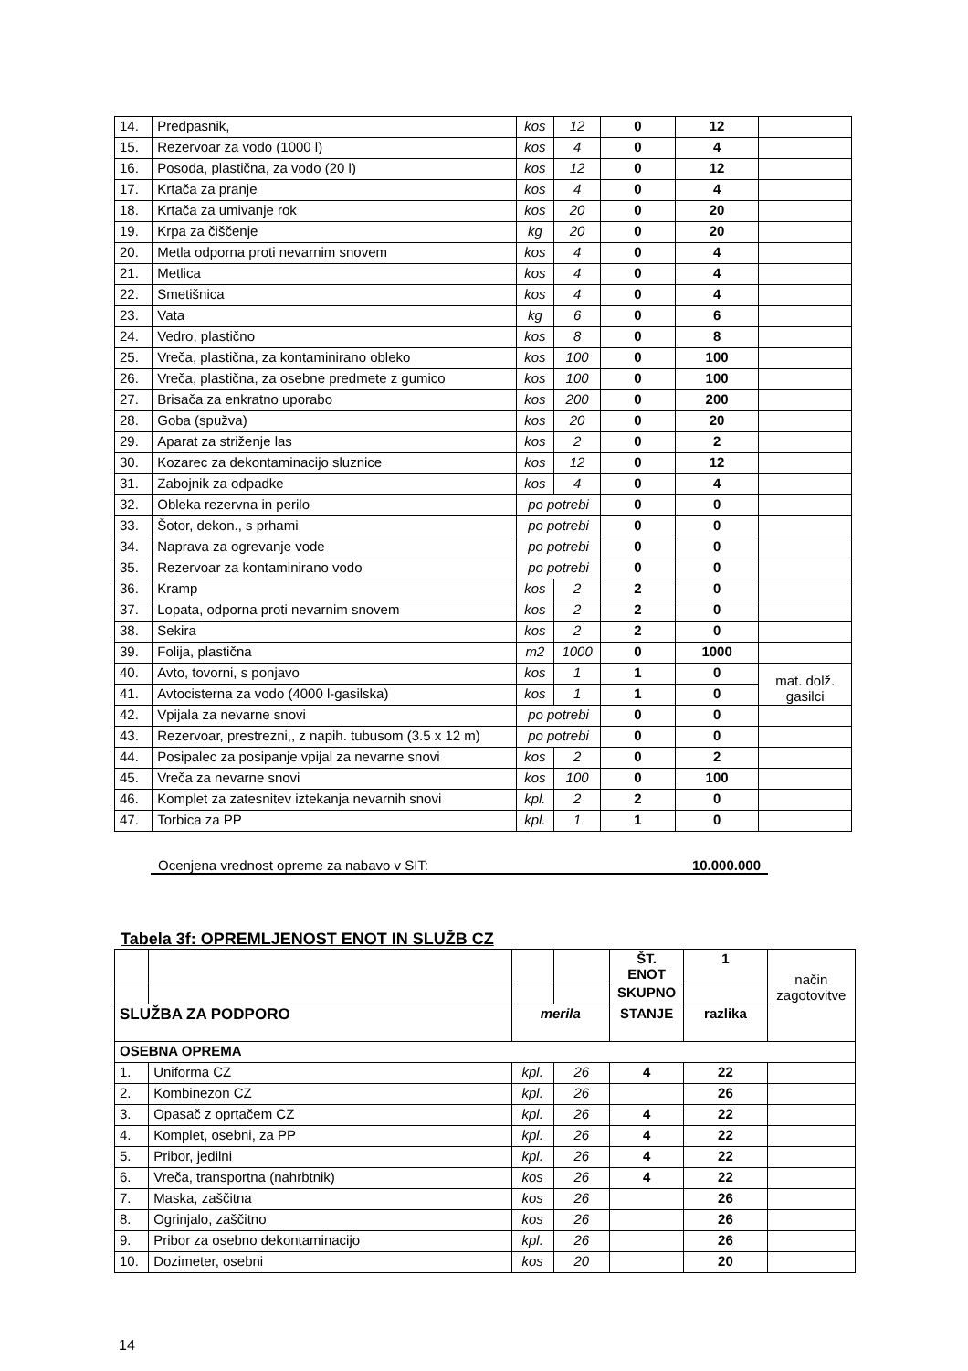| 14. | Predpasnik, | kos | 12 | 0 | 12 | |
| 15. | Rezervoar za vodo (1000 l) | kos | 4 | 0 | 4 | |
| 16. | Posoda, plastična, za vodo (20 l) | kos | 12 | 0 | 12 | |
| 17. | Krtača za pranje | kos | 4 | 0 | 4 | |
| 18. | Krtača za umivanje rok | kos | 20 | 0 | 20 | |
| 19. | Krpa za čiščenje | kg | 20 | 0 | 20 | |
| 20. | Metla odporna proti nevarnim snovem | kos | 4 | 0 | 4 | |
| 21. | Metlica | kos | 4 | 0 | 4 | |
| 22. | Smetišnica | kos | 4 | 0 | 4 | |
| 23. | Vata | kg | 6 | 0 | 6 | |
| 24. | Vedro, plastično | kos | 8 | 0 | 8 | |
| 25. | Vreča, plastična, za kontaminirano obleko | kos | 100 | 0 | 100 | |
| 26. | Vreča, plastična, za osebne predmete z gumico | kos | 100 | 0 | 100 | |
| 27. | Brisača za enkratno uporabo | kos | 200 | 0 | 200 | |
| 28. | Goba (spužva) | kos | 20 | 0 | 20 | |
| 29. | Aparat za striženje las | kos | 2 | 0 | 2 | |
| 30. | Kozarec za dekontaminacijo sluznice | kos | 12 | 0 | 12 | |
| 31. | Zabojnik za odpadke | kos | 4 | 0 | 4 | |
| 32. | Obleka rezervna in perilo | po potrebi | | 0 | 0 | |
| 33. | Šotor, dekon., s prhami | po potrebi | | 0 | 0 | |
| 34. | Naprava za ogrevanje vode | po potrebi | | 0 | 0 | |
| 35. | Rezervoar za kontaminirano vodo | po potrebi | | 0 | 0 | |
| 36. | Kramp | kos | 2 | 2 | 0 | |
| 37. | Lopata, odporna proti nevarnim snovem | kos | 2 | 2 | 0 | |
| 38. | Sekira | kos | 2 | 2 | 0 | |
| 39. | Folija, plastična | m2 | 1000 | 0 | 1000 | |
| 40. | Avto, tovorni, s ponjavo | kos | 1 | 1 | 0 | mat. dolž. gasilci |
| 41. | Avtocisterna za vodo (4000 l-gasilska) | kos | 1 | 1 | 0 | |
| 42. | Vpijala za nevarne snovi | po potrebi | | 0 | 0 | |
| 43. | Rezervoar, prestrezni,, z napih. tubusom (3.5 x 12 m) | po potrebi | | 0 | 0 | |
| 44. | Posipalec za posipanje vpijal za nevarne snovi | kos | 2 | 0 | 2 | |
| 45. | Vreča za nevarne snovi | kos | 100 | 0 | 100 | |
| 46. | Komplet za zatesnitev iztekanja nevarnih snovi | kpl. | 2 | 2 | 0 | |
| 47. | Torbica za PP | kpl. | 1 | 1 | 0 | |
Ocenjena vrednost opreme za nabavo v SIT: 10.000.000
Tabela 3f: OPREMLJENOST ENOT IN SLUŽB CZ
| | | | | ŠT. ENOT | 1 | način zagotovitve |
| | | | | SKUPNO | | |
| SLUŽBA ZA PODPORO | | merila | | STANJE | razlika | |
| OSEBNA OPREMA | | | | | | |
| 1. | Uniforma CZ | kpl. | 26 | 4 | 22 | |
| 2. | Kombinezon CZ | kpl. | 26 | | 26 | |
| 3. | Opasač z oprtačem CZ | kpl. | 26 | 4 | 22 | |
| 4. | Komplet, osebni, za PP | kpl. | 26 | 4 | 22 | |
| 5. | Pribor, jedilni | kpl. | 26 | 4 | 22 | |
| 6. | Vreča, transportna (nahrbtnik) | kos | 26 | 4 | 22 | |
| 7. | Maska, zaščitna | kos | 26 | | 26 | |
| 8. | Ogrinjalo, zaščitno | kos | 26 | | 26 | |
| 9. | Pribor za osebno dekontaminacijo | kpl. | 26 | | 26 | |
| 10. | Dozimeter, osebni | kos | 20 | | 20 | |
14